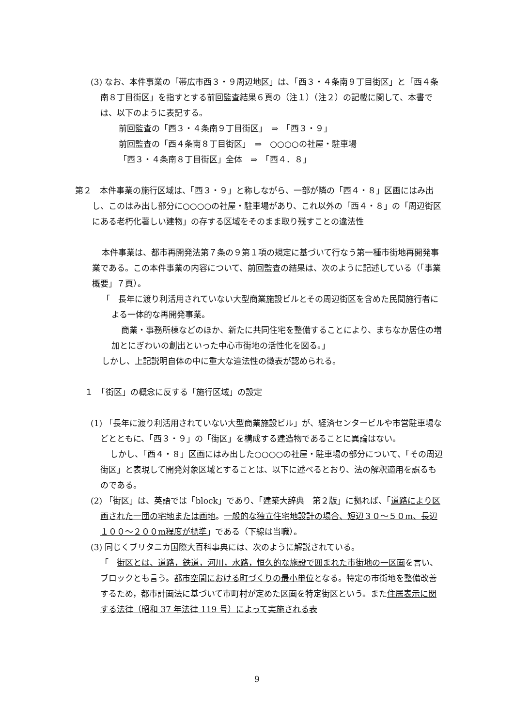(3) なお、本件事業の「帯広市西３・９周辺地区」は、「西３・４条南９丁目街区」と「西４条南８丁目街区」を指すとする前回監査結果６頁の（注１）（注２）の記載に関して、本書では、以下のように表記する。
前回監査の「西３・４条南９丁目街区」　⇒　「西３・９」
前回監査の「西４条南８丁目街区」　⇒　○○○○の社屋・駐車場
「西３・４条南８丁目街区」全体　⇒　「西４．８」
第２　本件事業の施行区域は、「西３・９」と称しながら、一部が隣の「西４・８」区画にはみ出し、このはみ出し部分に○○○○の社屋・駐車場があり、これ以外の「西４・８」の「周辺街区にある老朽化著しい建物」の存する区域をそのまま取り残すことの違法性
本件事業は、都市再開発法第７条の９第１項の規定に基づいて行なう第一種市街地再開発事業である。この本件事業の内容について、前回監査の結果は、次のように記述している（「事業概要」７頁）。
「　長年に渡り利活用されていない大型商業施設ビルとその周辺街区を含めた民間施行者による一体的な再開発事業。
商業・事務所棟などのほか、新たに共同住宅を整備することにより、まちなか居住の増加とにぎわいの創出といった中心市街地の活性化を図る。」
しかし、上記説明自体の中に重大な違法性の徴表が認められる。
１　「街区」の概念に反する「施行区域」の設定
(1) 「長年に渡り利活用されていない大型商業施設ビル」が、経済センタービルや市営駐車場などとともに、「西３・９」の「街区」を構成する建造物であることに異論はない。
しかし、「西４・８」区画にはみ出した○○○○の社屋・駐車場の部分について、「その周辺街区」と表現して開発対象区域とすることは、以下に述べるとおり、法の解釈適用を誤るものである。
(2) 「街区」は、英語では「block」であり、「建築大辞典　第２版」に拠れば、「道路により区画された一団の宅地または画地。一般的な独立住宅地設計の場合、短辺３０～５０m、長辺１００～２００m程度が標準」である（下線は当職）。
(3) 同じくブリタニカ国際大百科事典には、次のように解説されている。
「　街区とは、道路，鉄道，河川，水路，恒久的な施設で囲まれた市街地の一区画を言い、ブロックとも言う。都市空間における町づくりの最小単位となる。特定の市街地を整備改善するため，都市計画法に基づいて市町村が定めた区画を特定街区という。また住居表示に関する法律（昭和 37 年法律 119 号）によって実施される表
9